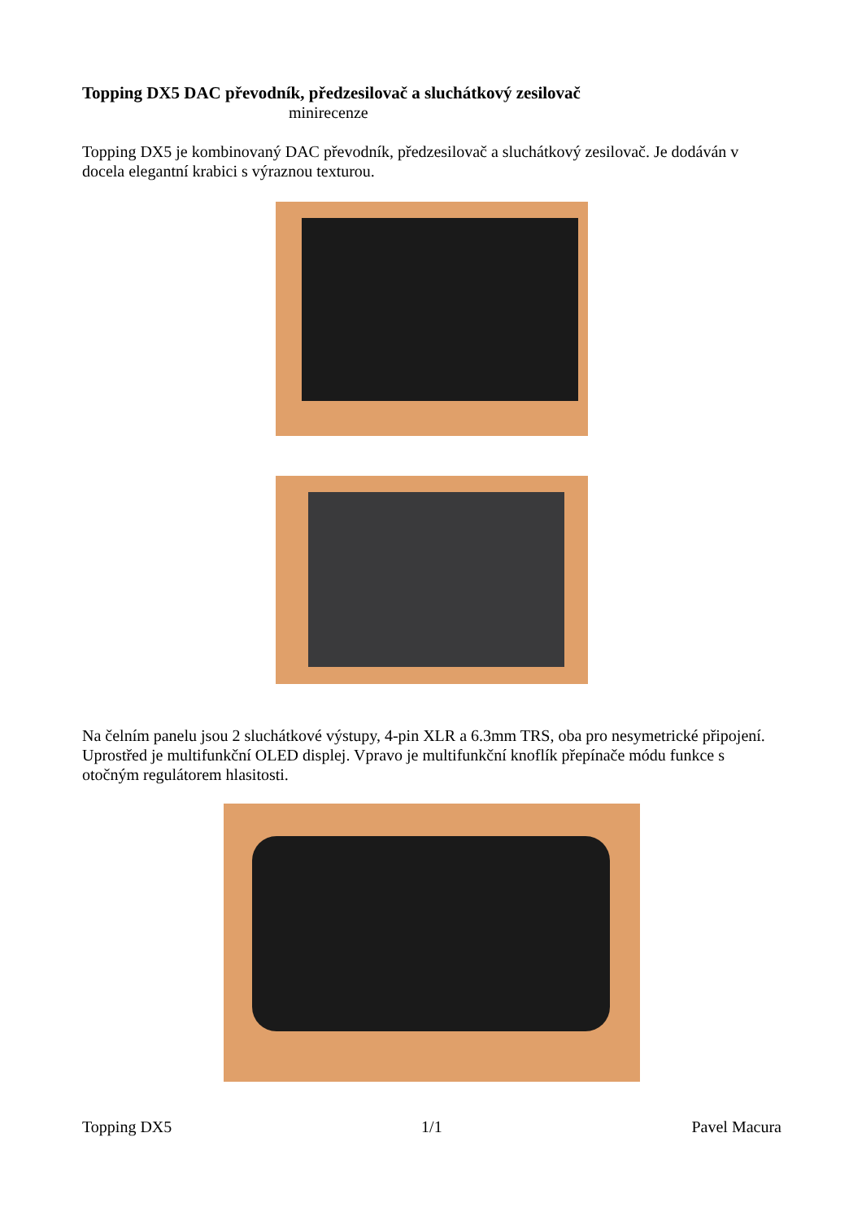Topping DX5 DAC převodník, předzesilovač a sluchátkový zesilovač
minirecenze
Topping DX5 je kombinovaný DAC převodník, předzesilovač a sluchátkový zesilovač. Je dodáván v docela elegantní krabici s výraznou texturou.
Na čelním panelu jsou 2 sluchátkové výstupy, 4-pin XLR a 6.3mm TRS, oba pro nesymetrické připojení. Uprostřed je multifunkční OLED displej. Vpravo je multifunkční knoflík přepínače módu funkce s otočným regulátorem hlasitosti.
Topping DX5 1/1 Pavel Macura